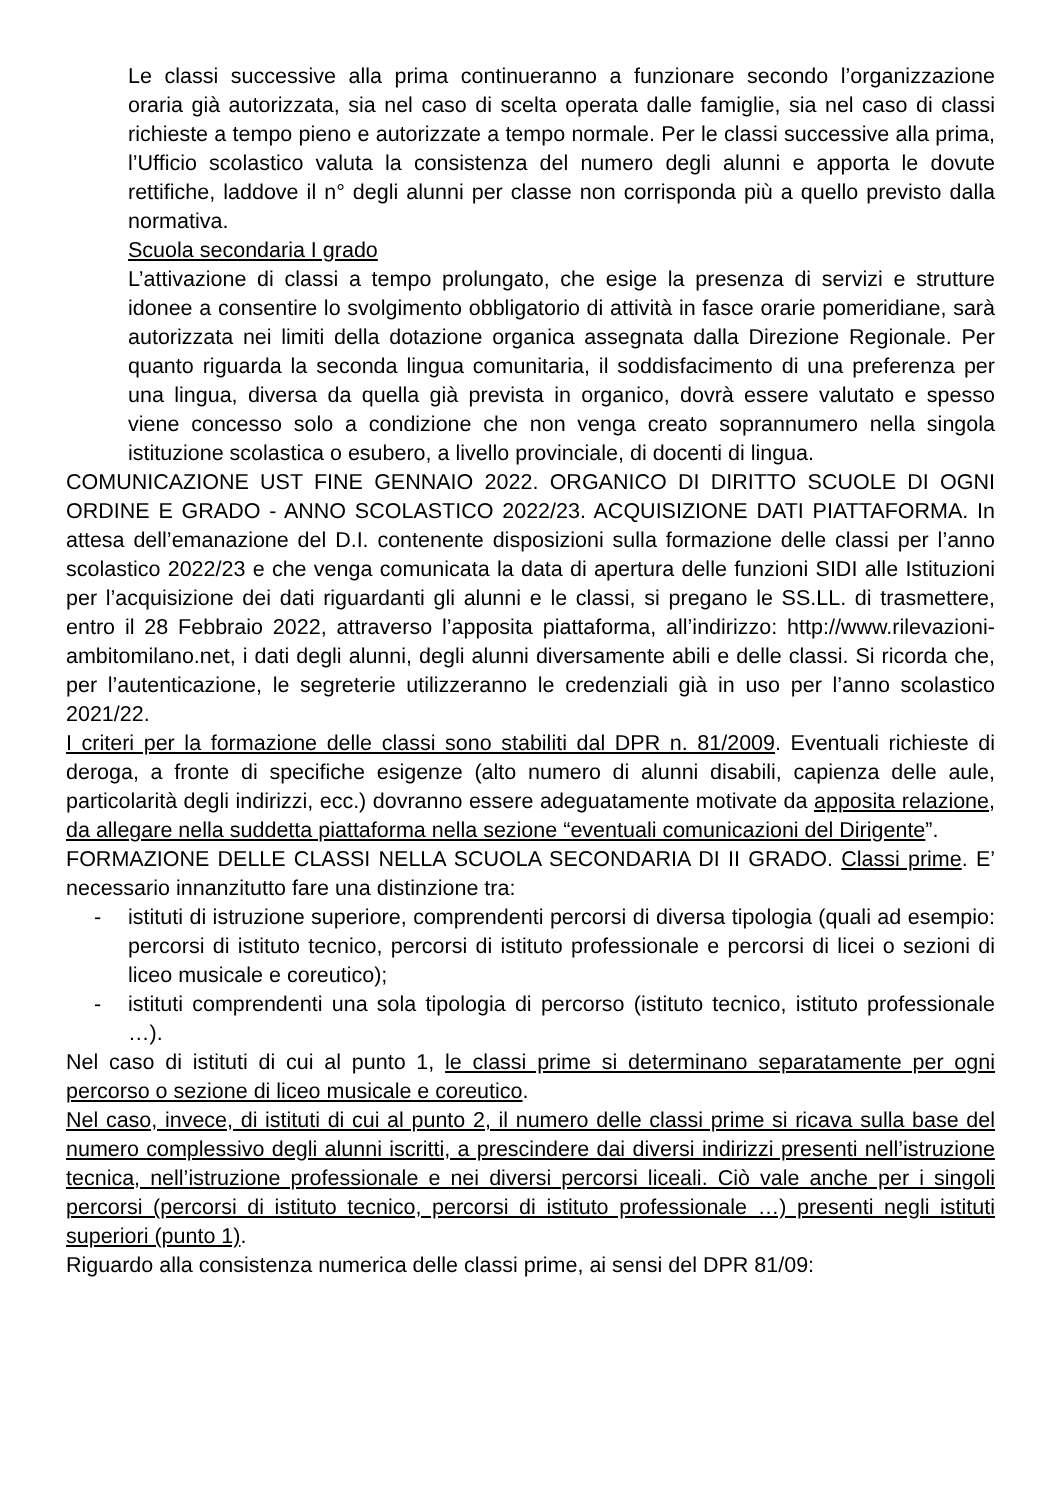Le classi successive alla prima continueranno a funzionare secondo l’organizzazione oraria già autorizzata, sia nel caso di scelta operata dalle famiglie, sia nel caso di classi richieste a tempo pieno e autorizzate a tempo normale. Per le classi successive alla prima, l’Ufficio scolastico valuta la consistenza del numero degli alunni e apporta le dovute rettifiche, laddove il n° degli alunni per classe non corrisponda più a quello previsto dalla normativa.
Scuola secondaria I grado
L’attivazione di classi a tempo prolungato, che esige la presenza di servizi e strutture idonee a consentire lo svolgimento obbligatorio di attività in fasce orarie pomeridiane, sarà autorizzata nei limiti della dotazione organica assegnata dalla Direzione Regionale. Per quanto riguarda la seconda lingua comunitaria, il soddisfacimento di una preferenza per una lingua, diversa da quella già prevista in organico, dovrà essere valutato e spesso viene concesso solo a condizione che non venga creato soprannumero nella singola istituzione scolastica o esubero, a livello provinciale, di docenti di lingua.
COMUNICAZIONE UST FINE GENNAIO 2022. ORGANICO DI DIRITTO SCUOLE DI OGNI ORDINE E GRADO - ANNO SCOLASTICO 2022/23. ACQUISIZIONE DATI PIATTAFORMA. In attesa dell’emanazione del D.I. contenente disposizioni sulla formazione delle classi per l’anno scolastico 2022/23 e che venga comunicata la data di apertura delle funzioni SIDI alle Istituzioni per l’acquisizione dei dati riguardanti gli alunni e le classi, si pregano le SS.LL. di trasmettere, entro il 28 Febbraio 2022, attraverso l’apposita piattaforma, all’indirizzo: http://www.rilevazioni-ambitomilano.net, i dati degli alunni, degli alunni diversamente abili e delle classi. Si ricorda che, per l’autenticazione, le segreterie utilizzeranno le credenziali già in uso per l’anno scolastico 2021/22.
I criteri per la formazione delle classi sono stabiliti dal DPR n. 81/2009. Eventuali richieste di deroga, a fronte di specifiche esigenze (alto numero di alunni disabili, capienza delle aule, particolarità degli indirizzi, ecc.) dovranno essere adeguatamente motivate da apposita relazione, da allegare nella suddetta piattaforma nella sezione “eventuali comunicazioni del Dirigente”.
FORMAZIONE DELLE CLASSI NELLA SCUOLA SECONDARIA DI II GRADO. Classi prime. E’ necessario innanzitutto fare una distinzione tra:
- istituti di istruzione superiore, comprendenti percorsi di diversa tipologia (quali ad esempio: percorsi di istituto tecnico, percorsi di istituto professionale e percorsi di licei o sezioni di liceo musicale e coreutico);
- istituti comprendenti una sola tipologia di percorso (istituto tecnico, istituto professionale …).
Nel caso di istituti di cui al punto 1, le classi prime si determinano separatamente per ogni percorso o sezione di liceo musicale e coreutico.
Nel caso, invece, di istituti di cui al punto 2, il numero delle classi prime si ricava sulla base del numero complessivo degli alunni iscritti, a prescindere dai diversi indirizzi presenti nell’istruzione tecnica, nell’istruzione professionale e nei diversi percorsi liceali. Ciò vale anche per i singoli percorsi (percorsi di istituto tecnico, percorsi di istituto professionale …) presenti negli istituti superiori (punto 1).
Riguardo alla consistenza numerica delle classi prime, ai sensi del DPR 81/09: